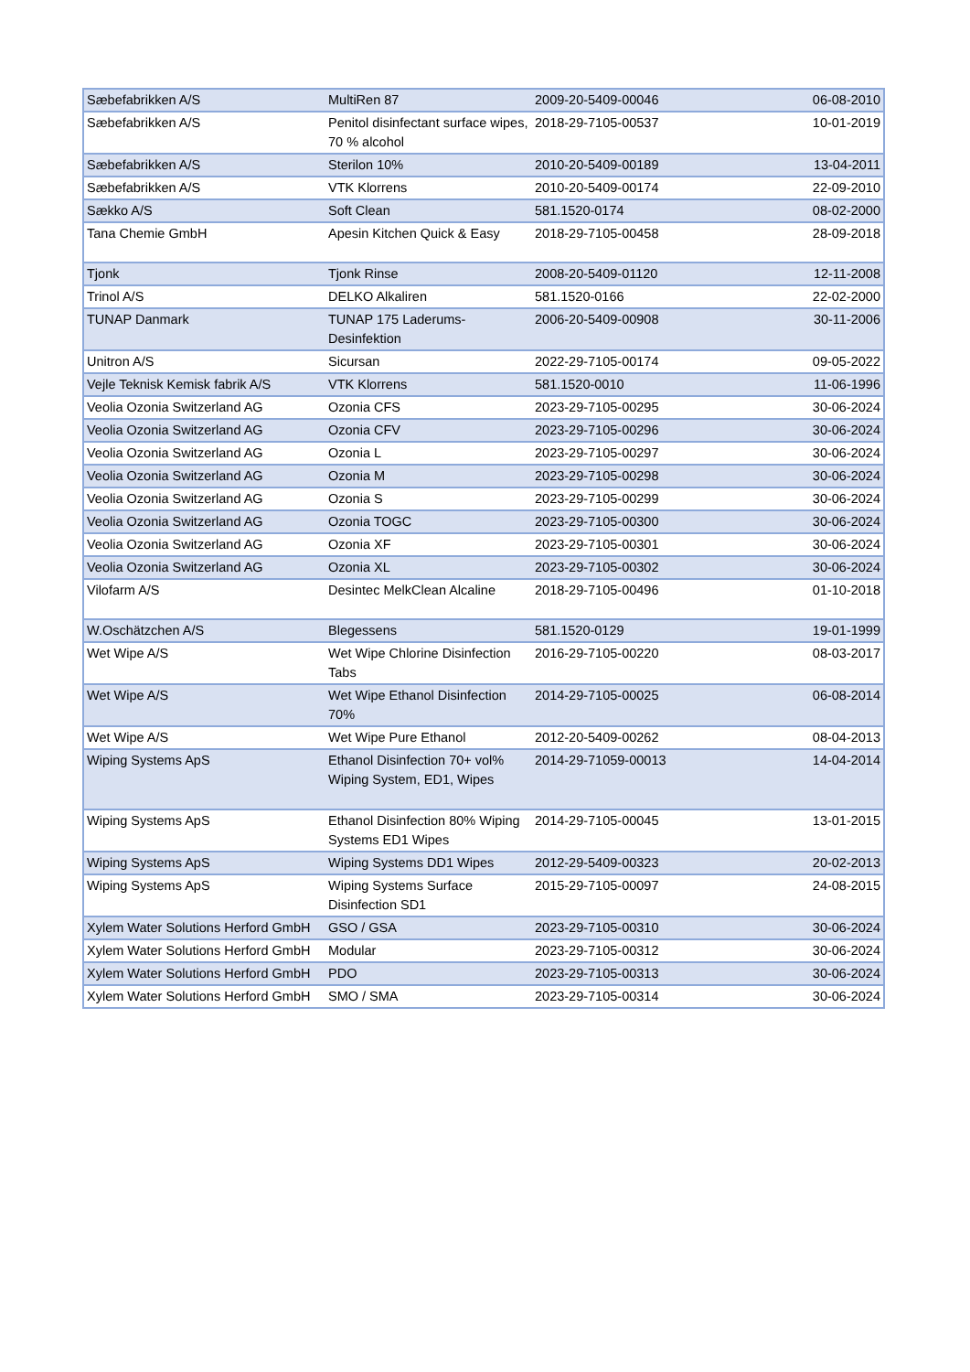| Sæbefabrikken A/S | MultiRen 87 | 2009-20-5409-00046 | 06-08-2010 |
| Sæbefabrikken A/S | Penitol disinfectant surface wipes, 70 % alcohol | 2018-29-7105-00537 | 10-01-2019 |
| Sæbefabrikken A/S | Sterilon 10% | 2010-20-5409-00189 | 13-04-2011 |
| Sæbefabrikken A/S | VTK Klorrens | 2010-20-5409-00174 | 22-09-2010 |
| Sækko A/S | Soft Clean | 581.1520-0174 | 08-02-2000 |
| Tana Chemie GmbH | Apesin Kitchen Quick & Easy | 2018-29-7105-00458 | 28-09-2018 |
| Tjonk | Tjonk Rinse | 2008-20-5409-01120 | 12-11-2008 |
| Trinol A/S | DELKO Alkaliren | 581.1520-0166 | 22-02-2000 |
| TUNAP Danmark | TUNAP 175 Laderums-Desinfektion | 2006-20-5409-00908 | 30-11-2006 |
| Unitron A/S | Sicursan | 2022-29-7105-00174 | 09-05-2022 |
| Vejle Teknisk Kemisk fabrik A/S | VTK Klorrens | 581.1520-0010 | 11-06-1996 |
| Veolia Ozonia Switzerland AG | Ozonia CFS | 2023-29-7105-00295 | 30-06-2024 |
| Veolia Ozonia Switzerland AG | Ozonia CFV | 2023-29-7105-00296 | 30-06-2024 |
| Veolia Ozonia Switzerland AG | Ozonia L | 2023-29-7105-00297 | 30-06-2024 |
| Veolia Ozonia Switzerland AG | Ozonia M | 2023-29-7105-00298 | 30-06-2024 |
| Veolia Ozonia Switzerland AG | Ozonia S | 2023-29-7105-00299 | 30-06-2024 |
| Veolia Ozonia Switzerland AG | Ozonia TOGC | 2023-29-7105-00300 | 30-06-2024 |
| Veolia Ozonia Switzerland AG | Ozonia XF | 2023-29-7105-00301 | 30-06-2024 |
| Veolia Ozonia Switzerland AG | Ozonia XL | 2023-29-7105-00302 | 30-06-2024 |
| Vilofarm A/S | Desintec MelkClean Alcaline | 2018-29-7105-00496 | 01-10-2018 |
| W.Oschätzchen A/S | Blegessens | 581.1520-0129 | 19-01-1999 |
| Wet Wipe A/S | Wet Wipe Chlorine Disinfection Tabs | 2016-29-7105-00220 | 08-03-2017 |
| Wet Wipe A/S | Wet Wipe Ethanol Disinfection 70% | 2014-29-7105-00025 | 06-08-2014 |
| Wet Wipe A/S | Wet Wipe Pure Ethanol | 2012-20-5409-00262 | 08-04-2013 |
| Wiping Systems ApS | Ethanol Disinfection 70+ vol% Wiping System, ED1, Wipes | 2014-29-71059-00013 | 14-04-2014 |
| Wiping Systems ApS | Ethanol Disinfection 80% Wiping Systems ED1 Wipes | 2014-29-7105-00045 | 13-01-2015 |
| Wiping Systems ApS | Wiping Systems DD1 Wipes | 2012-29-5409-00323 | 20-02-2013 |
| Wiping Systems ApS | Wiping Systems Surface Disinfection SD1 | 2015-29-7105-00097 | 24-08-2015 |
| Xylem Water Solutions Herford GmbH | GSO / GSA | 2023-29-7105-00310 | 30-06-2024 |
| Xylem Water Solutions Herford GmbH | Modular | 2023-29-7105-00312 | 30-06-2024 |
| Xylem Water Solutions Herford GmbH | PDO | 2023-29-7105-00313 | 30-06-2024 |
| Xylem Water Solutions Herford GmbH | SMO / SMA | 2023-29-7105-00314 | 30-06-2024 |